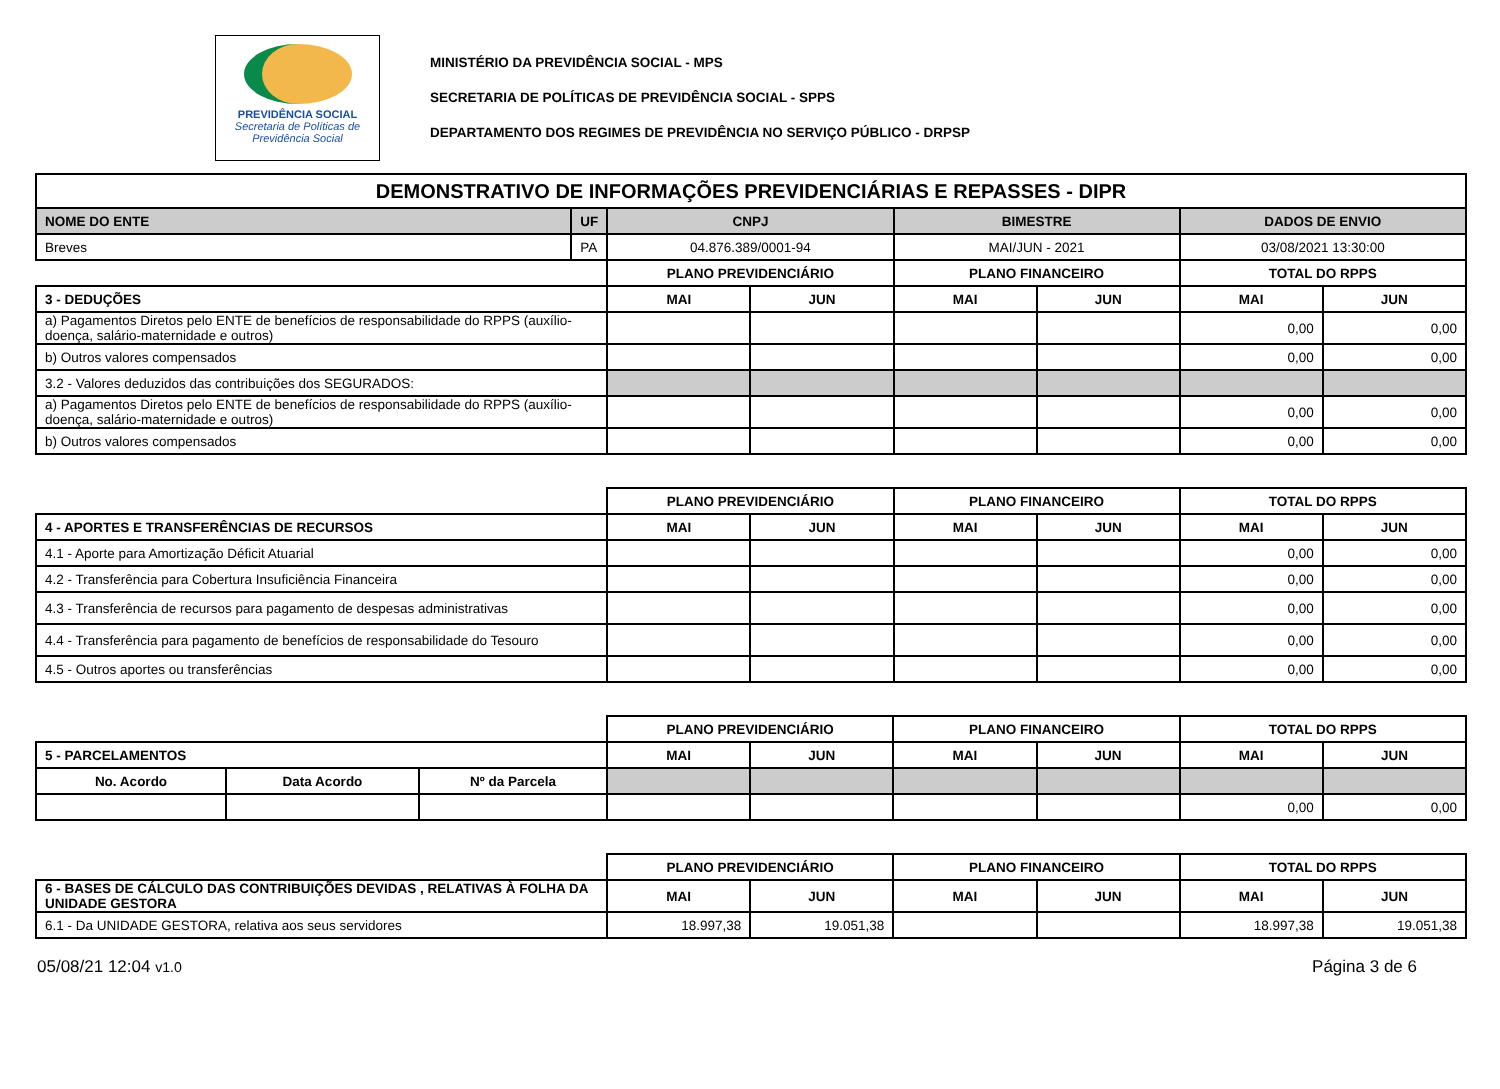PREVIDÊNCIA SOCIAL
Secretaria de Políticas de Previdência Social
MINISTÉRIO DA PREVIDÊNCIA SOCIAL - MPS
SECRETARIA DE POLÍTICAS DE PREVIDÊNCIA SOCIAL - SPPS
DEPARTAMENTO DOS REGIMES DE PREVIDÊNCIA NO SERVIÇO PÚBLICO - DRPSP
| DEMONSTRATIVO DE INFORMAÇÕES PREVIDENCIÁRIAS E REPASSES - DIPR | | | | | | | |
| --- | --- | --- | --- | --- | --- | --- | --- |
| NOME DO ENTE | UF | CNPJ | | BIMESTRE | | DADOS DE ENVIO | |
| Breves | PA | 04.876.389/0001-94 | | MAI/JUN - 2021 | | 03/08/2021 13:30:00 | |
| | | PLANO PREVIDENCIÁRIO | | PLANO FINANCEIRO | | TOTAL DO RPPS | |
| 3 - DEDUÇÕES | | MAI | JUN | MAI | JUN | MAI | JUN |
| a) Pagamentos Diretos pelo ENTE de benefícios de responsabilidade do RPPS (auxílio-doença, salário-maternidade e outros) | | | | | | 0,00 | 0,00 |
| b) Outros valores compensados | | | | | | 0,00 | 0,00 |
| 3.2 - Valores deduzidos das contribuições dos SEGURADOS: | | | | | | | |
| a) Pagamentos Diretos pelo ENTE de benefícios de responsabilidade do RPPS (auxílio-doença, salário-maternidade e outros) | | | | | | 0,00 | 0,00 |
| b) Outros valores compensados | | | | | | 0,00 | 0,00 |
| | | PLANO PREVIDENCIÁRIO | | PLANO FINANCEIRO | | TOTAL DO RPPS | |
| 4 - APORTES E TRANSFERÊNCIAS DE RECURSOS | | MAI | JUN | MAI | JUN | MAI | JUN |
| 4.1 - Aporte para Amortização Déficit Atuarial | | | | | | 0,00 | 0,00 |
| 4.2 - Transferência para Cobertura Insuficiência Financeira | | | | | | 0,00 | 0,00 |
| 4.3 - Transferência de recursos para pagamento de despesas administrativas | | | | | | 0,00 | 0,00 |
| 4.4 - Transferência para pagamento de benefícios de responsabilidade do Tesouro | | | | | | 0,00 | 0,00 |
| 4.5 - Outros aportes ou transferências | | | | | | 0,00 | 0,00 |
| | | | PLANO PREVIDENCIÁRIO | | PLANO FINANCEIRO | | TOTAL DO RPPS | |
| 5 - PARCELAMENTOS | | | MAI | JUN | MAI | JUN | MAI | JUN |
| No. Acordo | Data Acordo | Nº da Parcela | | | | | | |
| | | | | | | | 0,00 | 0,00 |
| | | | PLANO PREVIDENCIÁRIO | | PLANO FINANCEIRO | | TOTAL DO RPPS | |
| 6 - BASES DE CÁLCULO DAS CONTRIBUIÇÕES DEVIDAS , RELATIVAS À FOLHA DA UNIDADE GESTORA | | | MAI | JUN | MAI | JUN | MAI | JUN |
| 6.1 - Da UNIDADE GESTORA, relativa aos seus servidores | | | 18.997,38 | 19.051,38 | | | 18.997,38 | 19.051,38 |
05/08/21 12:04 v1.0 Página 3 de 6